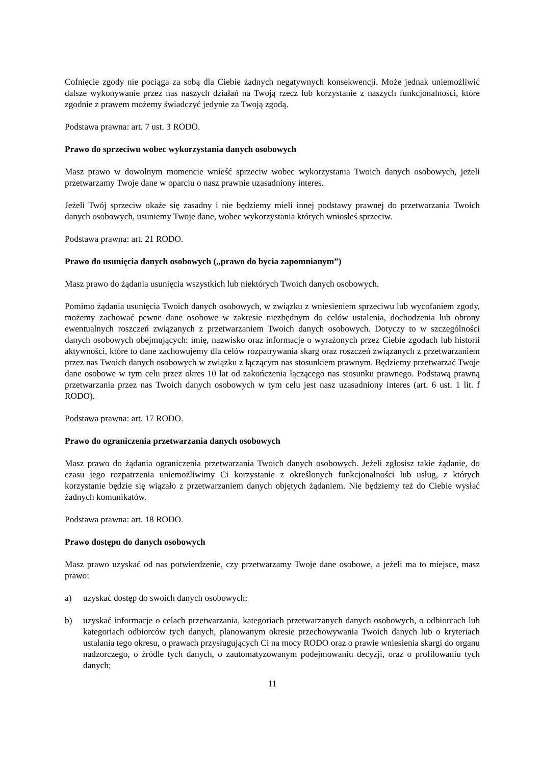Cofnięcie zgody nie pociąga za sobą dla Ciebie żadnych negatywnych konsekwencji. Może jednak uniemożliwić dalsze wykonywanie przez nas naszych działań na Twoją rzecz lub korzystanie z naszych funkcjonalności, które zgodnie z prawem możemy świadczyć jedynie za Twoją zgodą.
Podstawa prawna: art. 7 ust. 3 RODO.
Prawo do sprzeciwu wobec wykorzystania danych osobowych
Masz prawo w dowolnym momencie wnieść sprzeciw wobec wykorzystania Twoich danych osobowych, jeżeli przetwarzamy Twoje dane w oparciu o nasz prawnie uzasadniony interes.
Jeżeli Twój sprzeciw okaże się zasadny i nie będziemy mieli innej podstawy prawnej do przetwarzania Twoich danych osobowych, usuniemy Twoje dane, wobec wykorzystania których wniosłeś sprzeciw.
Podstawa prawna: art. 21 RODO.
Prawo do usunięcia danych osobowych („prawo do bycia zapomnianym”)
Masz prawo do żądania usunięcia wszystkich lub niektórych Twoich danych osobowych.
Pomimo żądania usunięcia Twoich danych osobowych, w związku z wniesieniem sprzeciwu lub wycofaniem zgody, możemy zachować pewne dane osobowe w zakresie niezbędnym do celów ustalenia, dochodzenia lub obrony ewentualnych roszczeń związanych z przetwarzaniem Twoich danych osobowych. Dotyczy to w szczególności danych osobowych obejmujących: imię, nazwisko oraz informacje o wyrażonych przez Ciebie zgodach lub historii aktywności, które to dane zachowujemy dla celów rozpatrywania skarg oraz roszczeń związanych z przetwarzaniem przez nas Twoich danych osobowych w związku z łączącym nas stosunkiem prawnym. Będziemy przetwarzać Twoje dane osobowe w tym celu przez okres 10 lat od zakończenia łączącego nas stosunku prawnego. Podstawą prawną przetwarzania przez nas Twoich danych osobowych w tym celu jest nasz uzasadniony interes (art. 6 ust. 1 lit. f RODO).
Podstawa prawna: art. 17 RODO.
Prawo do ograniczenia przetwarzania danych osobowych
Masz prawo do żądania ograniczenia przetwarzania Twoich danych osobowych. Jeżeli zgłosisz takie żądanie, do czasu jego rozpatrzenia uniemożliwimy Ci korzystanie z określonych funkcjonalności lub usług, z których korzystanie będzie się wiązało z przetwarzaniem danych objętych żądaniem. Nie będziemy też do Ciebie wysłać żadnych komunikatów.
Podstawa prawna: art. 18 RODO.
Prawo dostępu do danych osobowych
Masz prawo uzyskać od nas potwierdzenie, czy przetwarzamy Twoje dane osobowe, a jeżeli ma to miejsce, masz prawo:
a) uzyskać dostęp do swoich danych osobowych;
b) uzyskać informacje o celach przetwarzania, kategoriach przetwarzanych danych osobowych, o odbiorcach lub kategoriach odbiorców tych danych, planowanym okresie przechowywania Twoich danych lub o kryteriach ustalania tego okresu, o prawach przysługujących Ci na mocy RODO oraz o prawie wniesienia skargi do organu nadzorczego, o źródle tych danych, o zautomatyzowanym podejmowaniu decyzji, oraz o profilowaniu tych danych;
11